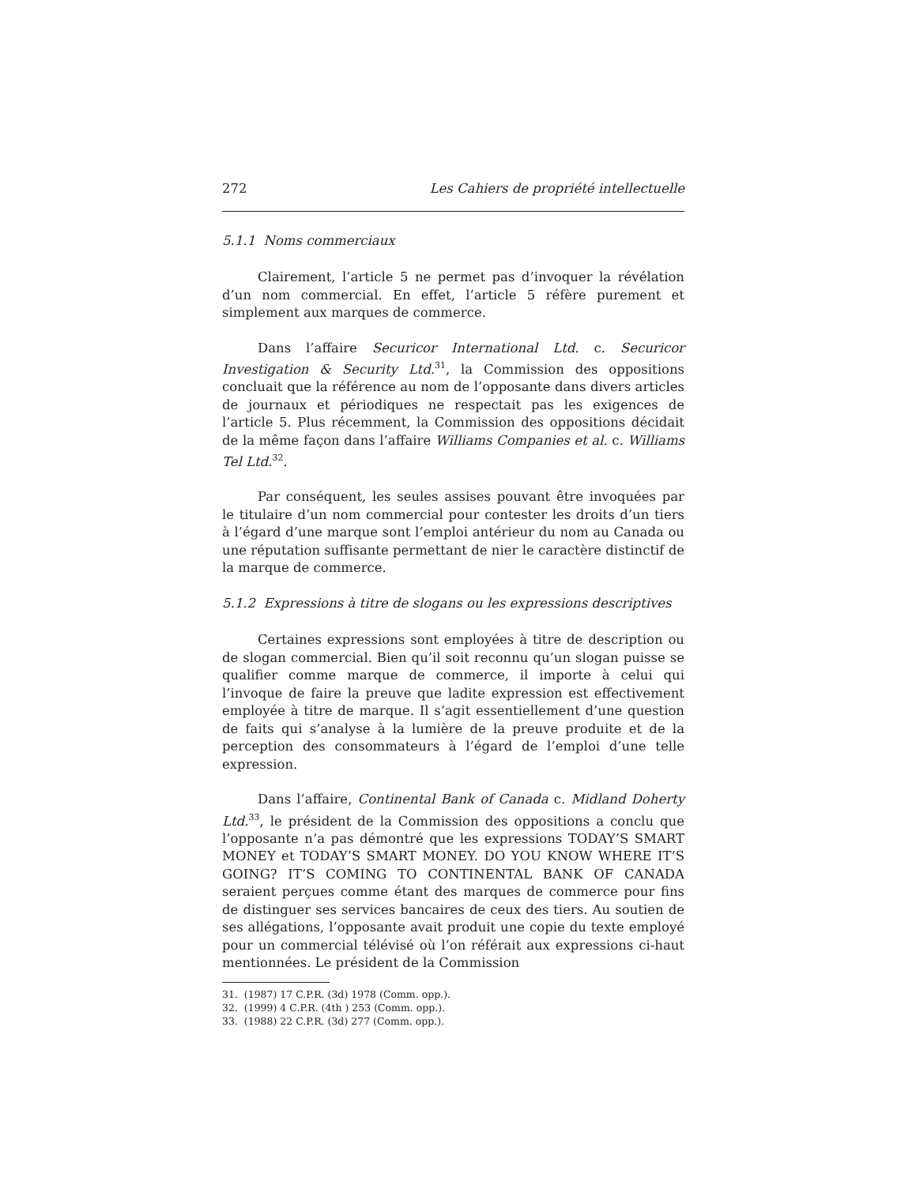272 Les Cahiers de propriété intellectuelle
5.1.1 Noms commerciaux
Clairement, l’article 5 ne permet pas d’invoquer la révélation d’un nom commercial. En effet, l’article 5 réfère purement et simplement aux marques de commerce.
Dans l’affaire Securicor International Ltd. c. Securicor Investigation & Security Ltd.<sup>31</sup>, la Commission des oppositions concluait que la référence au nom de l’opposante dans divers articles de journaux et périodiques ne respectait pas les exigences de l’article 5. Plus récemment, la Commission des oppositions décidait de la même façon dans l’affaire Williams Companies et al. c. Williams Tel Ltd.<sup>32</sup>.
Par conséquent, les seules assises pouvant être invoquées par le titulaire d’un nom commercial pour contester les droits d’un tiers à l’égard d’une marque sont l’emploi antérieur du nom au Canada ou une réputation suffisante permettant de nier le caractère distinctif de la marque de commerce.
5.1.2 Expressions à titre de slogans ou les expressions descriptives
Certaines expressions sont employées à titre de description ou de slogan commercial. Bien qu’il soit reconnu qu’un slogan puisse se qualifier comme marque de commerce, il importe à celui qui l’invoque de faire la preuve que ladite expression est effectivement employée à titre de marque. Il s’agit essentiellement d’une question de faits qui s’analyse à la lumière de la preuve produite et de la perception des consommateurs à l’égard de l’emploi d’une telle expression.
Dans l’affaire, Continental Bank of Canada c. Midland Doherty Ltd.<sup>33</sup>, le président de la Commission des oppositions a conclu que l’opposante n’a pas démontré que les expressions TODAY’S SMART MONEY et TODAY’S SMART MONEY. DO YOU KNOW WHERE IT’S GOING? IT’S COMING TO CONTINENTAL BANK OF CANADA seraient perçues comme étant des marques de commerce pour fins de distinguer ses services bancaires de ceux des tiers. Au soutien de ses allégations, l’opposante avait produit une copie du texte employé pour un commercial télévisé où l’on référait aux expressions ci-haut mentionnées. Le président de la Commission
31. (1987) 17 C.P.R. (3d) 1978 (Comm. opp.).
32. (1999) 4 C.P.R. (4th ) 253 (Comm. opp.).
33. (1988) 22 C.P.R. (3d) 277 (Comm. opp.).